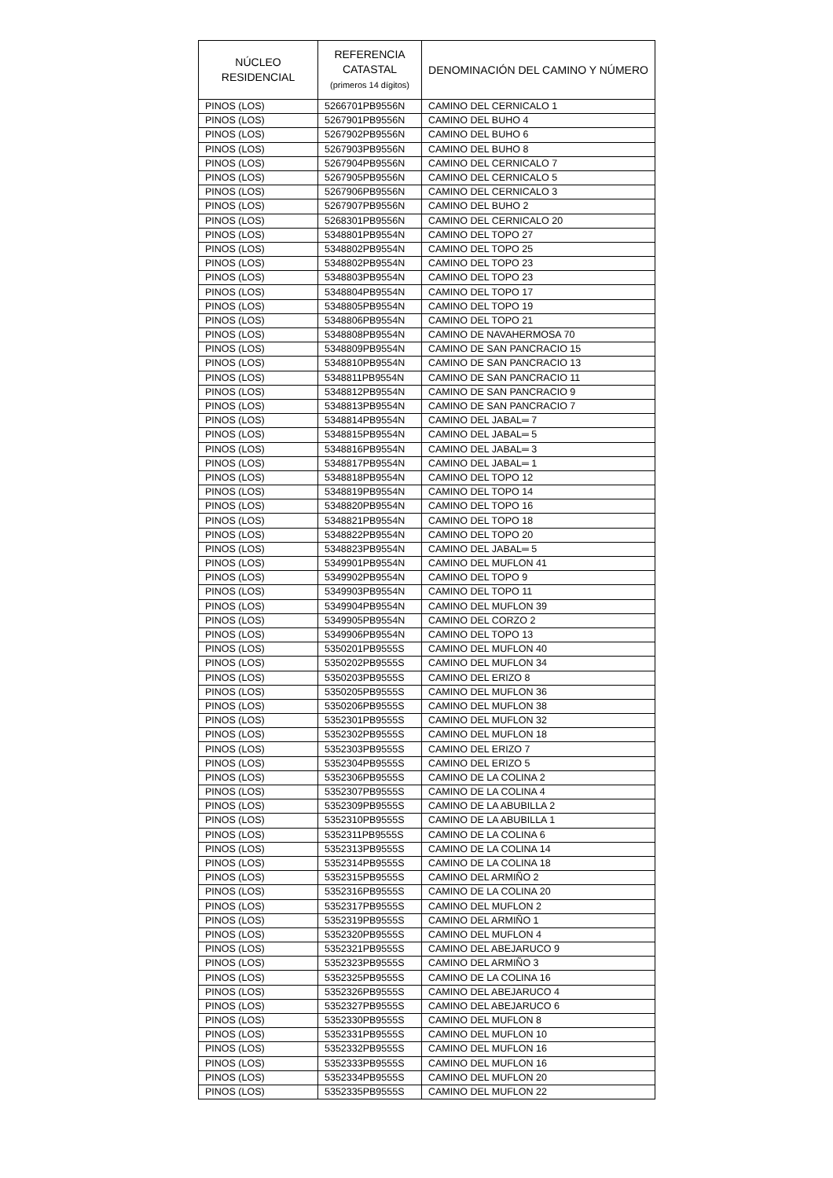| NÚCLEO RESIDENCIAL | REFERENCIA CATASTAL (primeros 14 dígitos) | DENOMINACIÓN DEL CAMINO Y NÚMERO |
| --- | --- | --- |
| PINOS (LOS) | 5266701PB9556N | CAMINO DEL CERNICALO 1 |
| PINOS (LOS) | 5267901PB9556N | CAMINO DEL BUHO 4 |
| PINOS (LOS) | 5267902PB9556N | CAMINO DEL BUHO 6 |
| PINOS (LOS) | 5267903PB9556N | CAMINO DEL BUHO 8 |
| PINOS (LOS) | 5267904PB9556N | CAMINO DEL CERNICALO 7 |
| PINOS (LOS) | 5267905PB9556N | CAMINO DEL CERNICALO 5 |
| PINOS (LOS) | 5267906PB9556N | CAMINO DEL CERNICALO 3 |
| PINOS (LOS) | 5267907PB9556N | CAMINO DEL BUHO 2 |
| PINOS (LOS) | 5268301PB9556N | CAMINO DEL CERNICALO 20 |
| PINOS (LOS) | 5348801PB9554N | CAMINO DEL TOPO 27 |
| PINOS (LOS) | 5348802PB9554N | CAMINO DEL TOPO 25 |
| PINOS (LOS) | 5348802PB9554N | CAMINO DEL TOPO 23 |
| PINOS (LOS) | 5348803PB9554N | CAMINO DEL TOPO 23 |
| PINOS (LOS) | 5348804PB9554N | CAMINO DEL TOPO 17 |
| PINOS (LOS) | 5348805PB9554N | CAMINO DEL TOPO 19 |
| PINOS (LOS) | 5348806PB9554N | CAMINO DEL TOPO 21 |
| PINOS (LOS) | 5348808PB9554N | CAMINO DE NAVAHERMOSA 70 |
| PINOS (LOS) | 5348809PB9554N | CAMINO DE SAN PANCRACIO 15 |
| PINOS (LOS) | 5348810PB9554N | CAMINO DE SAN PANCRACIO 13 |
| PINOS (LOS) | 5348811PB9554N | CAMINO DE SAN PANCRACIO 11 |
| PINOS (LOS) | 5348812PB9554N | CAMINO DE SAN PANCRACIO 9 |
| PINOS (LOS) | 5348813PB9554N | CAMINO DE SAN PANCRACIO 7 |
| PINOS (LOS) | 5348814PB9554N | CAMINO DEL JABAL═ 7 |
| PINOS (LOS) | 5348815PB9554N | CAMINO DEL JABAL═ 5 |
| PINOS (LOS) | 5348816PB9554N | CAMINO DEL JABAL═ 3 |
| PINOS (LOS) | 5348817PB9554N | CAMINO DEL JABAL═ 1 |
| PINOS (LOS) | 5348818PB9554N | CAMINO DEL TOPO 12 |
| PINOS (LOS) | 5348819PB9554N | CAMINO DEL TOPO 14 |
| PINOS (LOS) | 5348820PB9554N | CAMINO DEL TOPO 16 |
| PINOS (LOS) | 5348821PB9554N | CAMINO DEL TOPO 18 |
| PINOS (LOS) | 5348822PB9554N | CAMINO DEL TOPO 20 |
| PINOS (LOS) | 5348823PB9554N | CAMINO DEL JABAL═ 5 |
| PINOS (LOS) | 5349901PB9554N | CAMINO DEL MUFLON 41 |
| PINOS (LOS) | 5349902PB9554N | CAMINO DEL TOPO 9 |
| PINOS (LOS) | 5349903PB9554N | CAMINO DEL TOPO 11 |
| PINOS (LOS) | 5349904PB9554N | CAMINO DEL MUFLON 39 |
| PINOS (LOS) | 5349905PB9554N | CAMINO DEL CORZO 2 |
| PINOS (LOS) | 5349906PB9554N | CAMINO DEL TOPO 13 |
| PINOS (LOS) | 5350201PB9555S | CAMINO DEL MUFLON 40 |
| PINOS (LOS) | 5350202PB9555S | CAMINO DEL MUFLON 34 |
| PINOS (LOS) | 5350203PB9555S | CAMINO DEL ERIZO 8 |
| PINOS (LOS) | 5350205PB9555S | CAMINO DEL MUFLON 36 |
| PINOS (LOS) | 5350206PB9555S | CAMINO DEL MUFLON 38 |
| PINOS (LOS) | 5352301PB9555S | CAMINO DEL MUFLON 32 |
| PINOS (LOS) | 5352302PB9555S | CAMINO DEL MUFLON 18 |
| PINOS (LOS) | 5352303PB9555S | CAMINO DEL ERIZO 7 |
| PINOS (LOS) | 5352304PB9555S | CAMINO DEL ERIZO 5 |
| PINOS (LOS) | 5352306PB9555S | CAMINO DE LA COLINA 2 |
| PINOS (LOS) | 5352307PB9555S | CAMINO DE LA COLINA 4 |
| PINOS (LOS) | 5352309PB9555S | CAMINO DE LA ABUBILLA 2 |
| PINOS (LOS) | 5352310PB9555S | CAMINO DE LA ABUBILLA 1 |
| PINOS (LOS) | 5352311PB9555S | CAMINO DE LA COLINA 6 |
| PINOS (LOS) | 5352313PB9555S | CAMINO DE LA COLINA 14 |
| PINOS (LOS) | 5352314PB9555S | CAMINO DE LA COLINA 18 |
| PINOS (LOS) | 5352315PB9555S | CAMINO DEL ARMIÑO 2 |
| PINOS (LOS) | 5352316PB9555S | CAMINO DE LA COLINA 20 |
| PINOS (LOS) | 5352317PB9555S | CAMINO DEL MUFLON 2 |
| PINOS (LOS) | 5352319PB9555S | CAMINO DEL ARMIÑO 1 |
| PINOS (LOS) | 5352320PB9555S | CAMINO DEL MUFLON 4 |
| PINOS (LOS) | 5352321PB9555S | CAMINO DEL ABEJARUCO 9 |
| PINOS (LOS) | 5352323PB9555S | CAMINO DEL ARMIÑO 3 |
| PINOS (LOS) | 5352325PB9555S | CAMINO DE LA COLINA 16 |
| PINOS (LOS) | 5352326PB9555S | CAMINO DEL ABEJARUCO 4 |
| PINOS (LOS) | 5352327PB9555S | CAMINO DEL ABEJARUCO 6 |
| PINOS (LOS) | 5352330PB9555S | CAMINO DEL MUFLON 8 |
| PINOS (LOS) | 5352331PB9555S | CAMINO DEL MUFLON 10 |
| PINOS (LOS) | 5352332PB9555S | CAMINO DEL MUFLON 16 |
| PINOS (LOS) | 5352333PB9555S | CAMINO DEL MUFLON 16 |
| PINOS (LOS) | 5352334PB9555S | CAMINO DEL MUFLON 20 |
| PINOS (LOS) | 5352335PB9555S | CAMINO DEL MUFLON 22 |